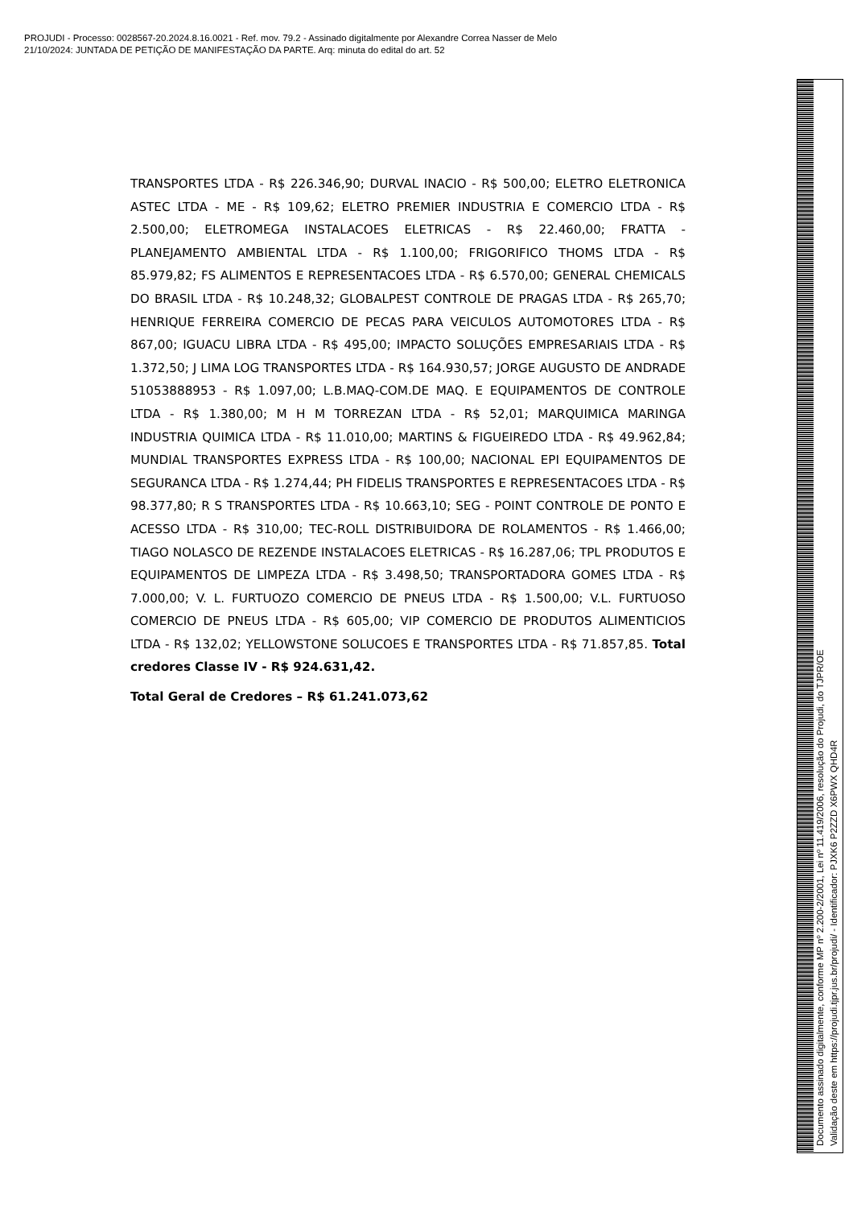PROJUDI - Processo: 0028567-20.2024.8.16.0021 - Ref. mov. 79.2 - Assinado digitalmente por Alexandre Correa Nasser de Melo
21/10/2024: JUNTADA DE PETIÇÃO DE MANIFESTAÇÃO DA PARTE. Arq: minuta do edital do art. 52
TRANSPORTES LTDA - R$ 226.346,90; DURVAL INACIO - R$ 500,00; ELETRO ELETRONICA ASTEC LTDA - ME - R$ 109,62; ELETRO PREMIER INDUSTRIA E COMERCIO LTDA - R$ 2.500,00; ELETROMEGA INSTALACOES ELETRICAS - R$ 22.460,00; FRATTA - PLANEJAMENTO AMBIENTAL LTDA - R$ 1.100,00; FRIGORIFICO THOMS LTDA - R$ 85.979,82; FS ALIMENTOS E REPRESENTACOES LTDA - R$ 6.570,00; GENERAL CHEMICALS DO BRASIL LTDA - R$ 10.248,32; GLOBALPEST CONTROLE DE PRAGAS LTDA - R$ 265,70; HENRIQUE FERREIRA COMERCIO DE PECAS PARA VEICULOS AUTOMOTORES LTDA - R$ 867,00; IGUACU LIBRA LTDA - R$ 495,00; IMPACTO SOLUÇÕES EMPRESARIAIS LTDA - R$ 1.372,50; J LIMA LOG TRANSPORTES LTDA - R$ 164.930,57; JORGE AUGUSTO DE ANDRADE 51053888953 - R$ 1.097,00; L.B.MAQ-COM.DE MAQ. E EQUIPAMENTOS DE CONTROLE LTDA - R$ 1.380,00; M H M TORREZAN LTDA - R$ 52,01; MARQUIMICA MARINGA INDUSTRIA QUIMICA LTDA - R$ 11.010,00; MARTINS & FIGUEIREDO LTDA - R$ 49.962,84; MUNDIAL TRANSPORTES EXPRESS LTDA - R$ 100,00; NACIONAL EPI EQUIPAMENTOS DE SEGURANCA LTDA - R$ 1.274,44; PH FIDELIS TRANSPORTES E REPRESENTACOES LTDA - R$ 98.377,80; R S TRANSPORTES LTDA - R$ 10.663,10; SEG - POINT CONTROLE DE PONTO E ACESSO LTDA - R$ 310,00; TEC-ROLL DISTRIBUIDORA DE ROLAMENTOS - R$ 1.466,00; TIAGO NOLASCO DE REZENDE INSTALACOES ELETRICAS - R$ 16.287,06; TPL PRODUTOS E EQUIPAMENTOS DE LIMPEZA LTDA - R$ 3.498,50; TRANSPORTADORA GOMES LTDA - R$ 7.000,00; V. L. FURTUOZO COMERCIO DE PNEUS LTDA - R$ 1.500,00; V.L. FURTUOSO COMERCIO DE PNEUS LTDA - R$ 605,00; VIP COMERCIO DE PRODUTOS ALIMENTICIOS LTDA - R$ 132,02; YELLOWSTONE SOLUCOES E TRANSPORTES LTDA - R$ 71.857,85. Total credores Classe IV - R$ 924.631,42.
Total Geral de Credores – R$ 61.241.073,62
Documento assinado digitalmente, conforme MP nº 2.200-2/2001, Lei nº 11.419/2006, resolução do Projudi, do TJPR/OE
Validação deste em https://projudi.tjpr.jus.br/projudi/ - Identificador: PJXK6 P2ZZD X6PWX QHD4R